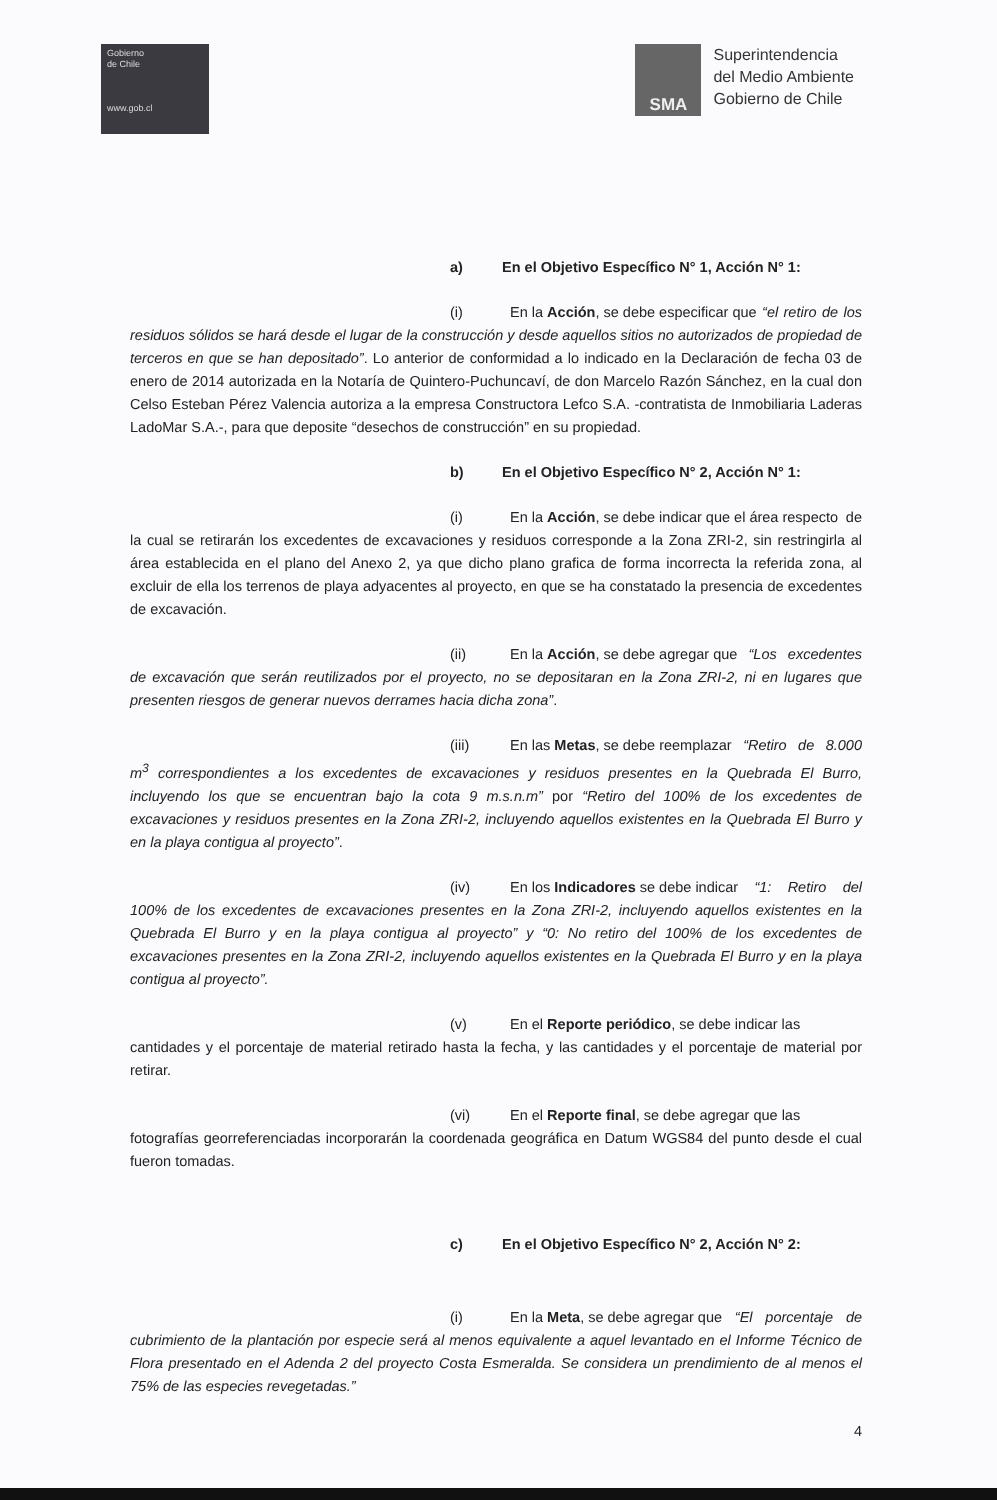Gobierno
de Chile
www.gob.cl
SMA
Superintendencia
del Medio Ambiente
Gobierno de Chile
a) En el Objetivo Específico N° 1, Acción N° 1:
(i) En la Acción, se debe especificar que “el retiro de los residuos sólidos se hará desde el lugar de la construcción y desde aquellos sitios no autorizados de propiedad de terceros en que se han depositado”. Lo anterior de conformidad a lo indicado en la Declaración de fecha 03 de enero de 2014 autorizada en la Notaría de Quintero-Puchuncaví, de don Marcelo Razón Sánchez, en la cual don Celso Esteban Pérez Valencia autoriza a la empresa Constructora Lefco S.A. -contratista de Inmobiliaria Laderas LadoMar S.A.-, para que deposite “desechos de construcción” en su propiedad.
b) En el Objetivo Específico N° 2, Acción N° 1:
(i) En la Acción, se debe indicar que el área respecto de la cual se retirarán los excedentes de excavaciones y residuos corresponde a la Zona ZRI-2, sin restringirla al área establecida en el plano del Anexo 2, ya que dicho plano grafica de forma incorrecta la referida zona, al excluir de ella los terrenos de playa adyacentes al proyecto, en que se ha constatado la presencia de excedentes de excavación.
(ii) En la Acción, se debe agregar que “Los excedentes de excavación que serán reutilizados por el proyecto, no se depositaran en la Zona ZRI-2, ni en lugares que presenten riesgos de generar nuevos derrames hacia dicha zona”.
(iii) En las Metas, se debe reemplazar “Retiro de 8.000 m<sup>3</sup> correspondientes a los excedentes de excavaciones y residuos presentes en la Quebrada El Burro, incluyendo los que se encuentran bajo la cota 9 m.s.n.m” por “Retiro del 100% de los excedentes de excavaciones y residuos presentes en la Zona ZRI-2, incluyendo aquellos existentes en la Quebrada El Burro y en la playa contigua al proyecto”.
(iv) En los Indicadores se debe indicar “1: Retiro del 100% de los excedentes de excavaciones presentes en la Zona ZRI-2, incluyendo aquellos existentes en la Quebrada El Burro y en la playa contigua al proyecto” y “0: No retiro del 100% de los excedentes de excavaciones presentes en la Zona ZRI-2, incluyendo aquellos existentes en la Quebrada El Burro y en la playa contigua al proyecto”.
(v) En el Reporte periódico, se debe indicar las cantidades y el porcentaje de material retirado hasta la fecha, y las cantidades y el porcentaje de material por retirar.
(vi) En el Reporte final, se debe agregar que las fotografías georreferenciadas incorporarán la coordenada geográfica en Datum WGS84 del punto desde el cual fueron tomadas.
c) En el Objetivo Específico N° 2, Acción N° 2:
(i) En la Meta, se debe agregar que “El porcentaje de cubrimiento de la plantación por especie será al menos equivalente a aquel levantado en el Informe Técnico de Flora presentado en el Adenda 2 del proyecto Costa Esmeralda. Se considera un prendimiento de al menos el 75% de las especies revegetadas.”
4